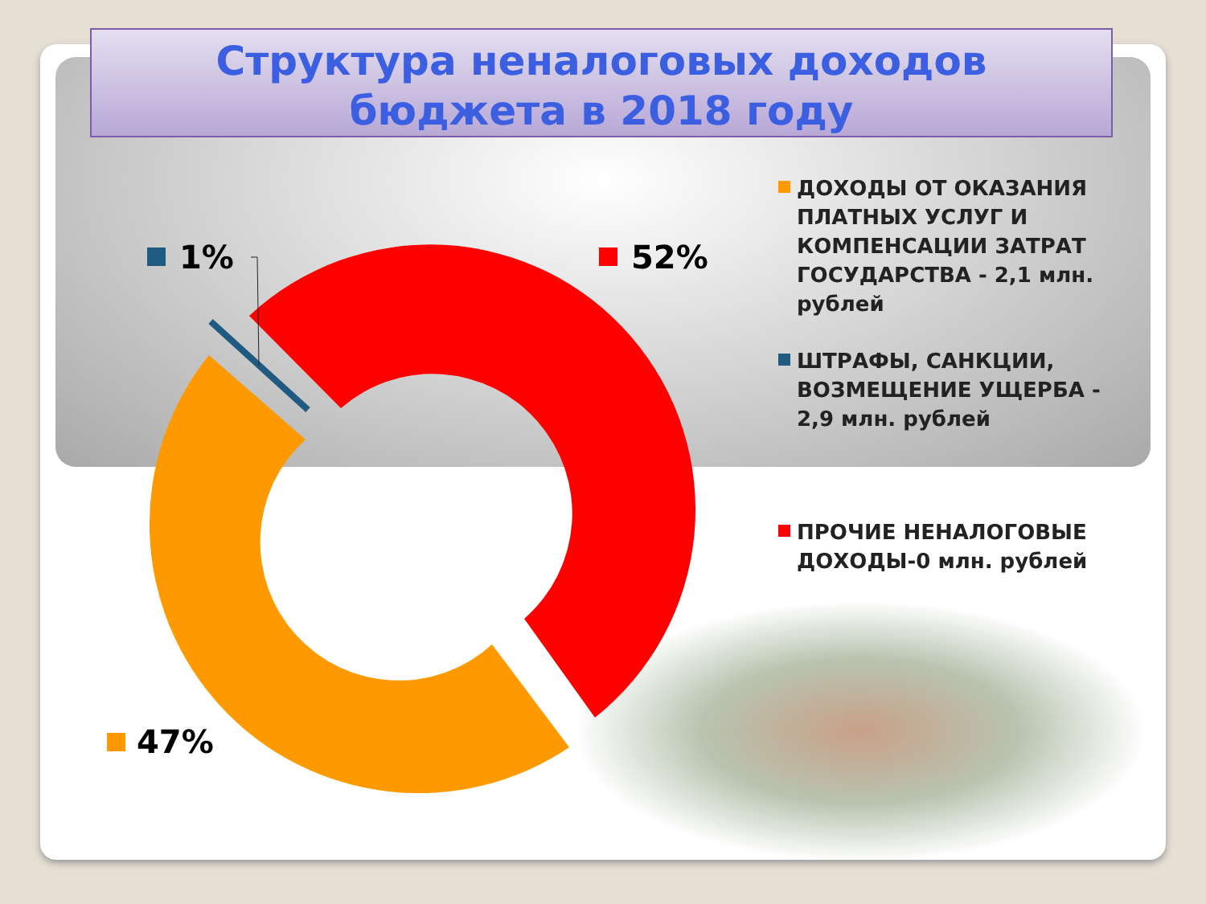Структура неналоговых доходов
бюджета в 2018 году
1% 52%
47%
ДОХОДЫ ОТ ОКАЗАНИЯ ПЛАТНЫХ УСЛУГ И КОМПЕНСАЦИИ ЗАТРАТ ГОСУДАРСТВА - 2,1 млн. рублей
ШТРАФЫ, САНКЦИИ, ВОЗМЕЩЕНИЕ УЩЕРБА - 2,9 млн. рублей
ПРОЧИЕ НЕНАЛОГОВЫЕ ДОХОДЫ-0 млн. рублей